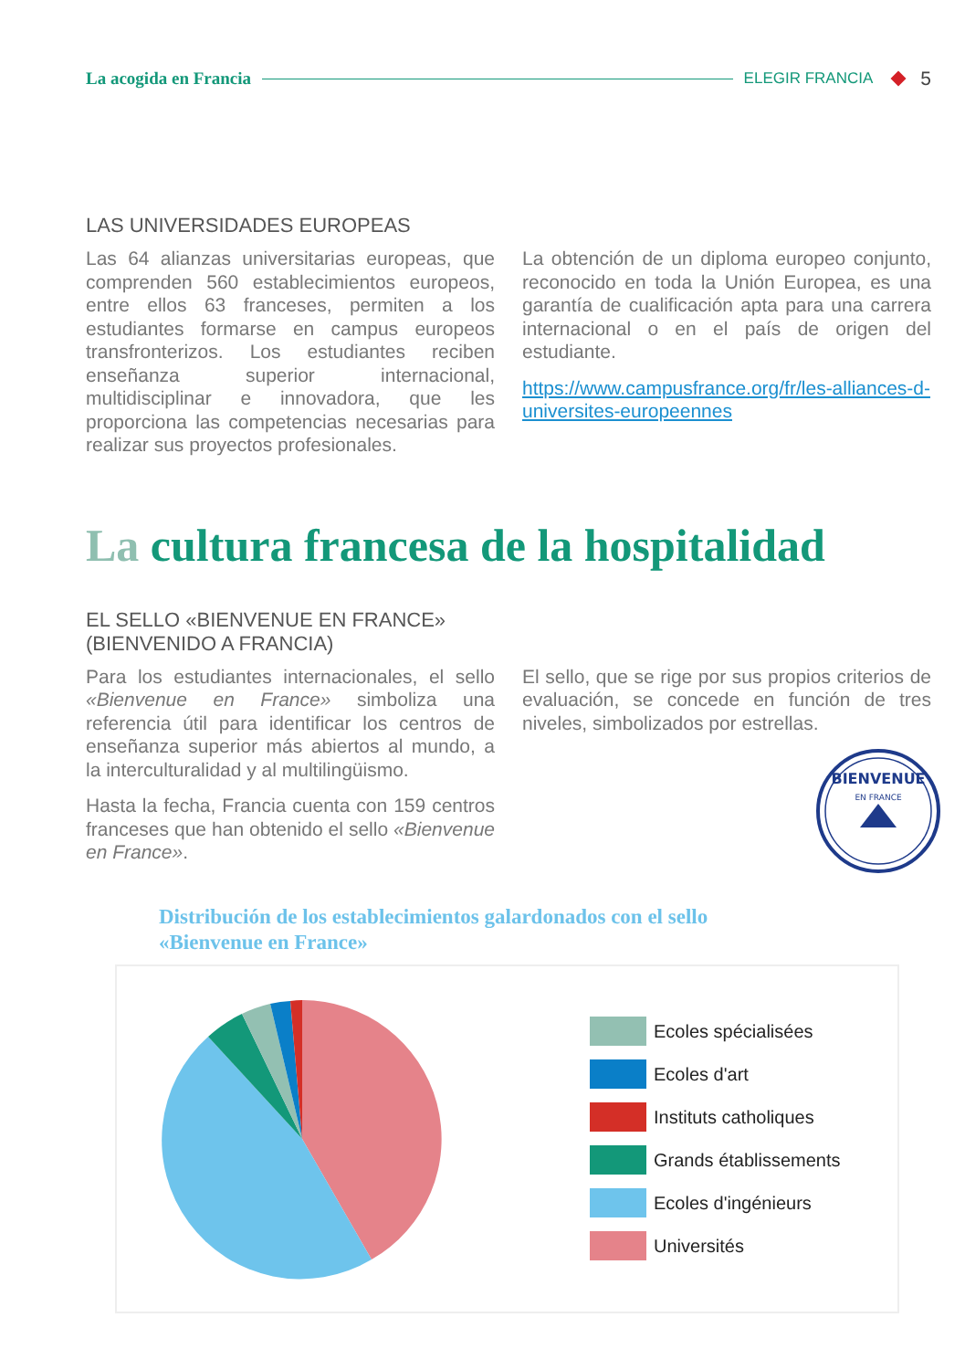La acogida en Francia ELEGIR FRANCIA 5
LAS UNIVERSIDADES EUROPEAS
Las 64 alianzas universitarias europeas, que comprenden 560 establecimientos europeos, entre ellos 63 franceses, permiten a los estudiantes formarse en campus europeos transfronterizos. Los estudiantes reciben enseñanza superior internacional, multidisciplinar e innovadora, que les proporciona las competencias necesarias para realizar sus proyectos profesionales.
La obtención de un diploma europeo conjunto, reconocido en toda la Unión Europea, es una garantía de cualificación apta para una carrera internacional o en el país de origen del estudiante.
https://www.campusfrance.org/fr/les-alliances-d-universites-europeennes
La cultura francesa de la hospitalidad
EL SELLO «BIENVENUE EN FRANCE»
(BIENVENIDO A FRANCIA)
Para los estudiantes internacionales, el sello «Bienvenue en France» simboliza una referencia útil para identificar los centros de enseñanza superior más abiertos al mundo, a la interculturalidad y al multilingüismo.
Hasta la fecha, Francia cuenta con 159 centros franceses que han obtenido el sello «Bienvenue en France».
El sello, que se rige por sus propios criterios de evaluación, se concede en función de tres niveles, simbolizados por estrellas.
BIENVENUE
EN FRANCE
Distribución de los establecimientos galardonados con el sello
«Bienvenue en France»
Ecoles spécialisées
Ecoles d'art
Instituts catholiques
Grands établissements
Ecoles d'ingénieurs
Universités